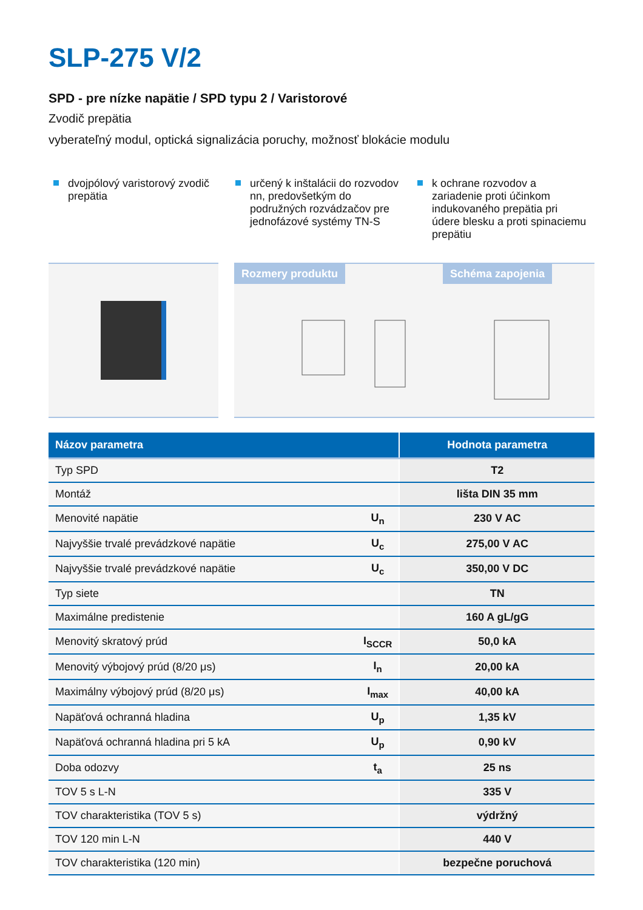SLP-275 V/2
SPD - pre nízke napätie / SPD typu 2 / Varistorové
Zvodič prepätia
vyberateľný modul, optická signalizácia poruchy, možnosť blokácie modulu
dvojpólový varistorový zvodič prepätia
určený k inštalácii do rozvodov nn, predovšetkým do podružných rozvádzačov pre jednofázové systémy TN-S
k ochrane rozvodov a zariadenie proti účinkom indukovaného prepätia pri údere blesku a proti spinaciemu prepätiu
Rozmery produktu Schéma zapojenia
| Názov parametra | | Hodnota parametra |
| --- | --- | --- |
| Typ SPD | | T2 |
| Montáž | | lišta DIN 35 mm |
| Menovité napätie | U<sub>n</sub> | 230 V AC |
| Najvyššie trvalé prevádzkové napätie | U<sub>c</sub> | 275,00 V AC |
| Najvyššie trvalé prevádzkové napätie | U<sub>c</sub> | 350,00 V DC |
| Typ siete | | TN |
| Maximálne predistenie | | 160 A gL/gG |
| Menovitý skratový prúd | I<sub>SCCR</sub> | 50,0 kA |
| Menovitý výbojový prúd (8/20 μs) | I<sub>n</sub> | 20,00 kA |
| Maximálny výbojový prúd (8/20 μs) | I<sub>max</sub> | 40,00 kA |
| Napäťová ochranná hladina | U<sub>p</sub> | 1,35 kV |
| Napäťová ochranná hladina pri 5 kA | U<sub>p</sub> | 0,90 kV |
| Doba odozvy | t<sub>a</sub> | 25 ns |
| TOV 5 s L-N | | 335 V |
| TOV charakteristika (TOV 5 s) | | výdržný |
| TOV 120 min L-N | | 440 V |
| TOV charakteristika (120 min) | | bezpečne poruchová |